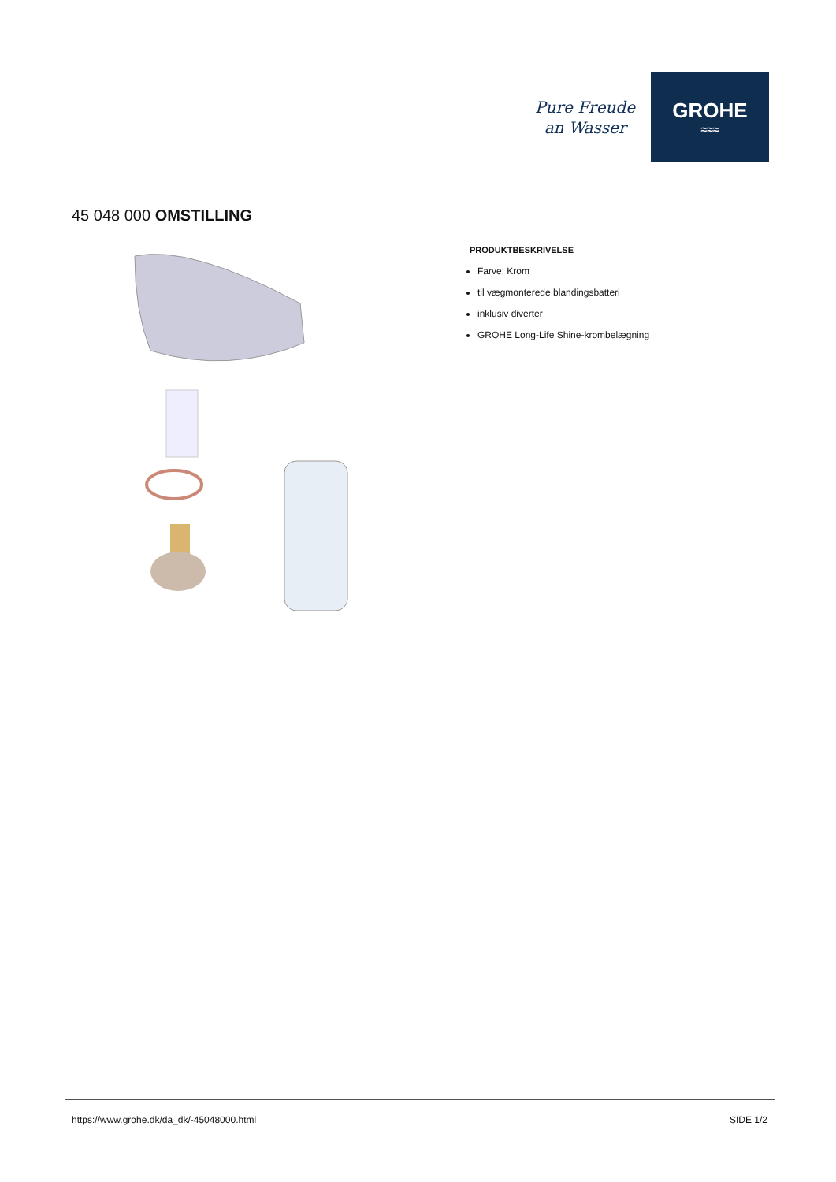Pure Freude
an Wasser
GROHE
≈≈≈
45 048 000 OMSTILLING
PRODUKTBESKRIVELSE
Farve: Krom
til vægmonterede blandingsbatteri
inklusiv diverter
GROHE Long-Life Shine-krombelægning
https://www.grohe.dk/da_dk/-45048000.html SIDE 1/2